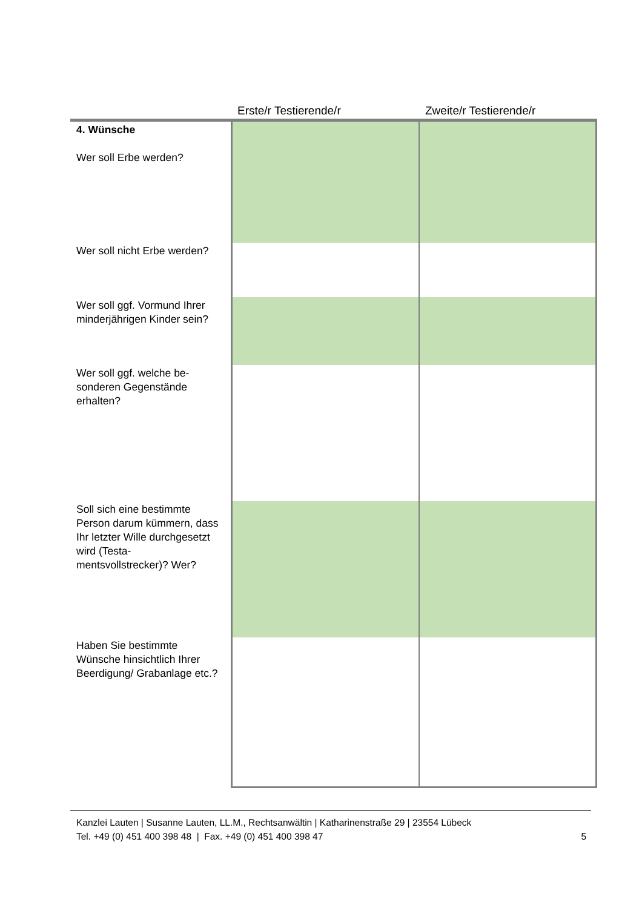| | Erste/r Testierende/r | Zweite/r Testierende/r |
| --- | --- | --- |
| 4. Wünsche Wer soll Erbe werden? | | |
| Wer soll nicht Erbe werden? | | |
| Wer soll ggf. Vormund Ihrer minderjährigen Kinder sein? | | |
| Wer soll ggf. welche be- sonderen Gegenstände erhalten? | | |
| Soll sich eine bestimmte Person darum kümmern, dass Ihr letzter Wille durchgesetzt wird (Testa- mentsvollstrecker)? Wer? | | |
| Haben Sie bestimmte Wünsche hinsichtlich Ihrer Beerdigung/ Grabanlage etc.? | | |
Kanzlei Lauten | Susanne Lauten, LL.M., Rechtsanwältin | Katharinenstraße 29 | 23554 Lübeck
Tel. +49 (0) 451 400 398 48 | Fax. +49 (0) 451 400 398 47 5